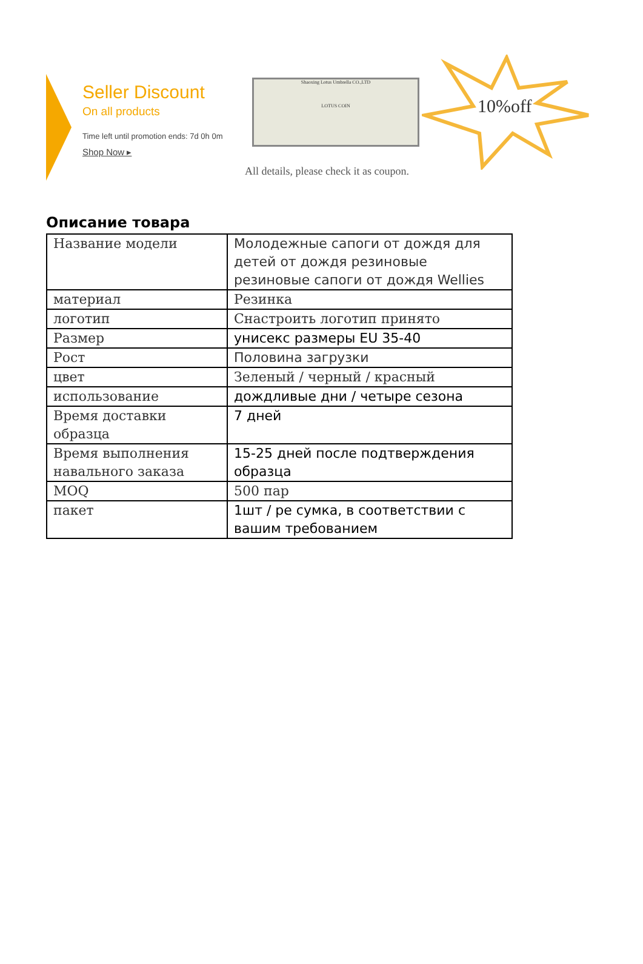Seller Discount
On all products
Time left until promotion ends: 7d 0h 0m
Shop Now ▸
Shaoxing Lotus Umbrella CO.,LTD
LOTUS COIN
10%off
All details, please check it as coupon.
Описание товара
| Название модели | Молодежные сапоги от дождя для детей от дождя резиновые резиновые сапоги от дождя Wellies |
| материал | Резинка |
| логотип | Снастроить логотип принято |
| Размер | унисекс размеры EU 35-40 |
| Рост | Половина загрузки |
| цвет | Зеленый / черный / красный |
| использование | дождливые дни / четыре сезона |
| Время доставки образца | 7 дней |
| Время выполнения навального заказа | 15-25 дней после подтверждения образца |
| MOQ | 500 пар |
| пакет | 1шт / ре сумка, в соответствии с вашим требованием |